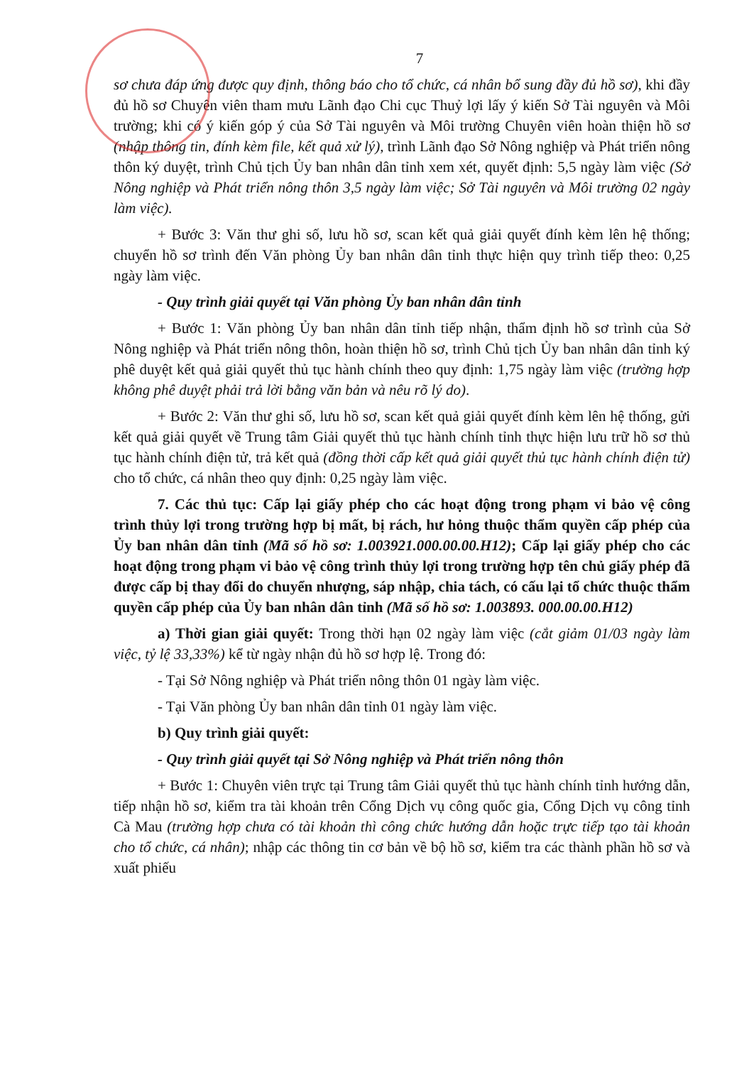7
sơ chưa đáp ứng được quy định, thông báo cho tổ chức, cá nhân bổ sung đầy đủ hồ sơ), khi đầy đủ hồ sơ Chuyên viên tham mưu Lãnh đạo Chi cục Thuỷ lợi lấy ý kiến Sở Tài nguyên và Môi trường; khi có ý kiến góp ý của Sở Tài nguyên và Môi trường Chuyên viên hoàn thiện hồ sơ (nhập thông tin, đính kèm file, kết quả xử lý), trình Lãnh đạo Sở Nông nghiệp và Phát triển nông thôn ký duyệt, trình Chủ tịch Ủy ban nhân dân tỉnh xem xét, quyết định: 5,5 ngày làm việc (Sở Nông nghiệp và Phát triển nông thôn 3,5 ngày làm việc; Sở Tài nguyên và Môi trường 02 ngày làm việc).
+ Bước 3: Văn thư ghi số, lưu hồ sơ, scan kết quả giải quyết đính kèm lên hệ thống; chuyển hồ sơ trình đến Văn phòng Ủy ban nhân dân tỉnh thực hiện quy trình tiếp theo: 0,25 ngày làm việc.
- Quy trình giải quyết tại Văn phòng Ủy ban nhân dân tỉnh
+ Bước 1: Văn phòng Ủy ban nhân dân tỉnh tiếp nhận, thẩm định hồ sơ trình của Sở Nông nghiệp và Phát triển nông thôn, hoàn thiện hồ sơ, trình Chủ tịch Ủy ban nhân dân tỉnh ký phê duyệt kết quả giải quyết thủ tục hành chính theo quy định: 1,75 ngày làm việc (trường hợp không phê duyệt phải trả lời bằng văn bản và nêu rõ lý do).
+ Bước 2: Văn thư ghi số, lưu hồ sơ, scan kết quả giải quyết đính kèm lên hệ thống, gửi kết quả giải quyết về Trung tâm Giải quyết thủ tục hành chính tỉnh thực hiện lưu trữ hồ sơ thủ tục hành chính điện tử, trả kết quả (đồng thời cấp kết quả giải quyết thủ tục hành chính điện tử) cho tổ chức, cá nhân theo quy định: 0,25 ngày làm việc.
7. Các thủ tục: Cấp lại giấy phép cho các hoạt động trong phạm vi bảo vệ công trình thủy lợi trong trường hợp bị mất, bị rách, hư hỏng thuộc thẩm quyền cấp phép của Ủy ban nhân dân tỉnh (Mã số hồ sơ: 1.003921.000.00.00.H12); Cấp lại giấy phép cho các hoạt động trong phạm vi bảo vệ công trình thủy lợi trong trường hợp tên chủ giấy phép đã được cấp bị thay đổi do chuyển nhượng, sáp nhập, chia tách, có cấu lại tổ chức thuộc thẩm quyền cấp phép của Ủy ban nhân dân tỉnh (Mã số hồ sơ: 1.003893. 000.00.00.H12)
a) Thời gian giải quyết: Trong thời hạn 02 ngày làm việc (cắt giảm 01/03 ngày làm việc, tỷ lệ 33,33%) kể từ ngày nhận đủ hồ sơ hợp lệ. Trong đó:
- Tại Sở Nông nghiệp và Phát triển nông thôn 01 ngày làm việc.
- Tại Văn phòng Ủy ban nhân dân tỉnh 01 ngày làm việc.
b) Quy trình giải quyết:
- Quy trình giải quyết tại Sở Nông nghiệp và Phát triển nông thôn
+ Bước 1: Chuyên viên trực tại Trung tâm Giải quyết thủ tục hành chính tỉnh hướng dẫn, tiếp nhận hồ sơ, kiểm tra tài khoản trên Cổng Dịch vụ công quốc gia, Cổng Dịch vụ công tỉnh Cà Mau (trường hợp chưa có tài khoản thì công chức hướng dẫn hoặc trực tiếp tạo tài khoản cho tổ chức, cá nhân); nhập các thông tin cơ bản về bộ hồ sơ, kiểm tra các thành phần hồ sơ và xuất phiếu